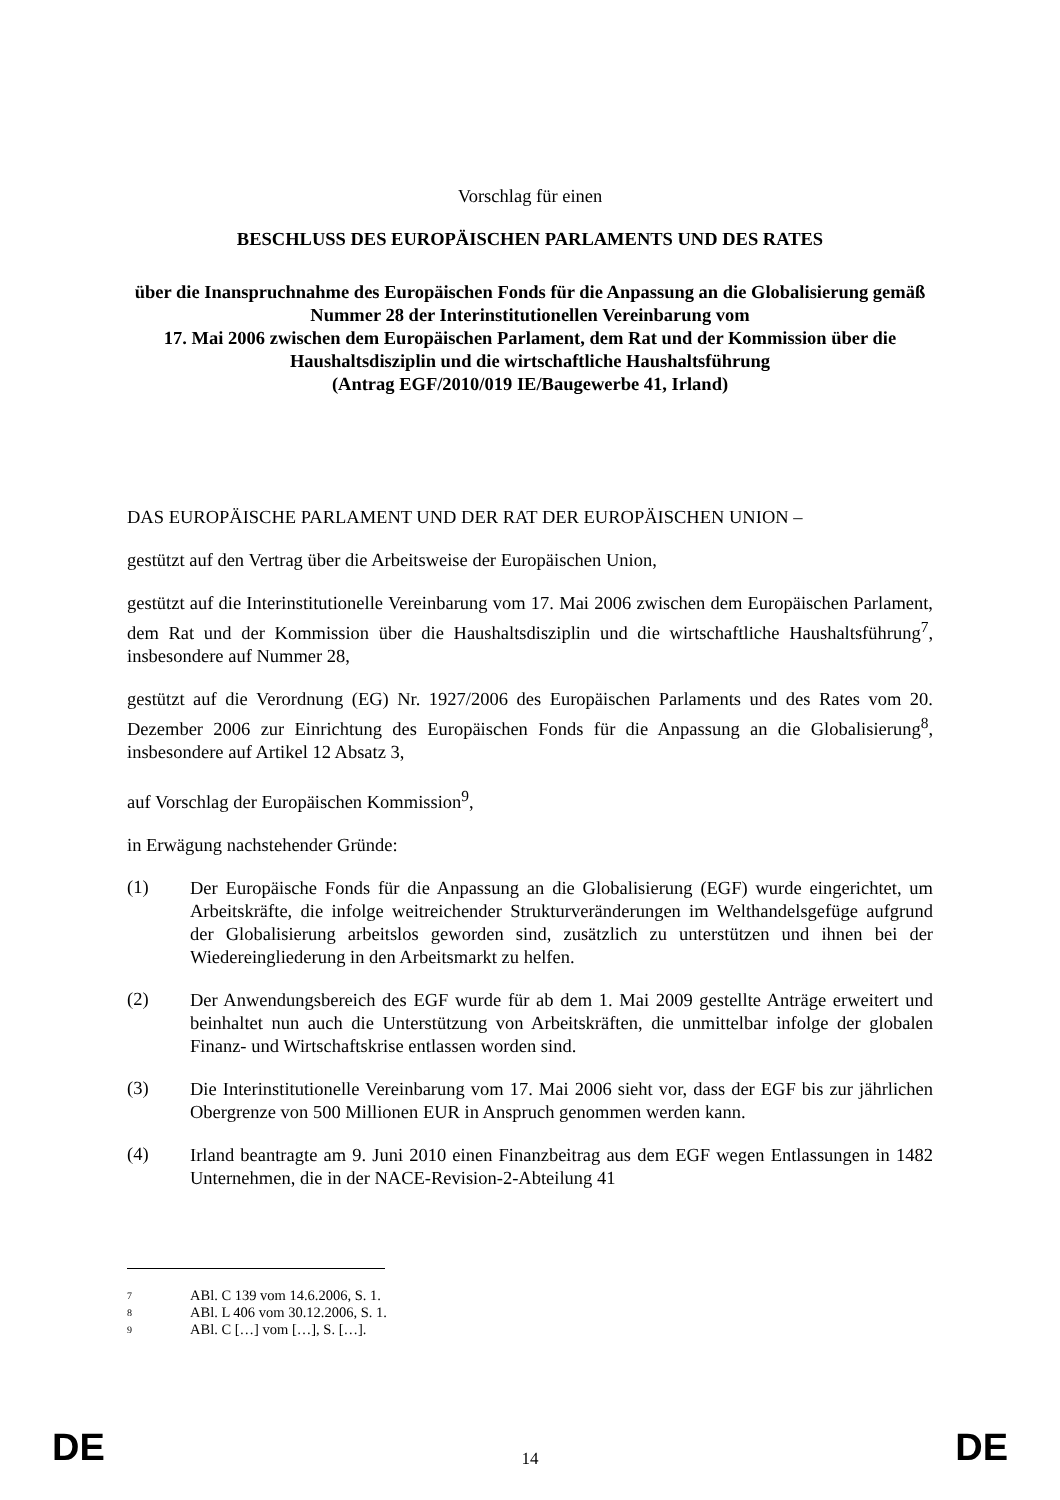Vorschlag für einen
BESCHLUSS DES EUROPÄISCHEN PARLAMENTS UND DES RATES
über die Inanspruchnahme des Europäischen Fonds für die Anpassung an die Globalisierung gemäß Nummer 28 der Interinstitutionellen Vereinbarung vom
17. Mai 2006 zwischen dem Europäischen Parlament, dem Rat und der Kommission über die Haushaltsdisziplin und die wirtschaftliche Haushaltsführung
(Antrag EGF/2010/019 IE/Baugewerbe 41, Irland)
DAS EUROPÄISCHE PARLAMENT UND DER RAT DER EUROPÄISCHEN UNION –
gestützt auf den Vertrag über die Arbeitsweise der Europäischen Union,
gestützt auf die Interinstitutionelle Vereinbarung vom 17. Mai 2006 zwischen dem Europäischen Parlament, dem Rat und der Kommission über die Haushaltsdisziplin und die wirtschaftliche Haushaltsführung<sup>7</sup>, insbesondere auf Nummer 28,
gestützt auf die Verordnung (EG) Nr. 1927/2006 des Europäischen Parlaments und des Rates vom 20. Dezember 2006 zur Einrichtung des Europäischen Fonds für die Anpassung an die Globalisierung<sup>8</sup>, insbesondere auf Artikel 12 Absatz 3,
auf Vorschlag der Europäischen Kommission<sup>9</sup>,
in Erwägung nachstehender Gründe:
(1)
Der Europäische Fonds für die Anpassung an die Globalisierung (EGF) wurde eingerichtet, um Arbeitskräfte, die infolge weitreichender Strukturveränderungen im Welthandelsgefüge aufgrund der Globalisierung arbeitslos geworden sind, zusätzlich zu unterstützen und ihnen bei der Wiedereingliederung in den Arbeitsmarkt zu helfen.
(2)
Der Anwendungsbereich des EGF wurde für ab dem 1. Mai 2009 gestellte Anträge erweitert und beinhaltet nun auch die Unterstützung von Arbeitskräften, die unmittelbar infolge der globalen Finanz- und Wirtschaftskrise entlassen worden sind.
(3)
Die Interinstitutionelle Vereinbarung vom 17. Mai 2006 sieht vor, dass der EGF bis zur jährlichen Obergrenze von 500 Millionen EUR in Anspruch genommen werden kann.
(4)
Irland beantragte am 9. Juni 2010 einen Finanzbeitrag aus dem EGF wegen Entlassungen in 1482 Unternehmen, die in der NACE-Revision-2-Abteilung 41
<sup>7</sup> ABl. C 139 vom 14.6.2006, S. 1.
<sup>8</sup> ABl. L 406 vom 30.12.2006, S. 1.
<sup>9</sup> ABl. C […] vom […], S. […].
DE 14 DE